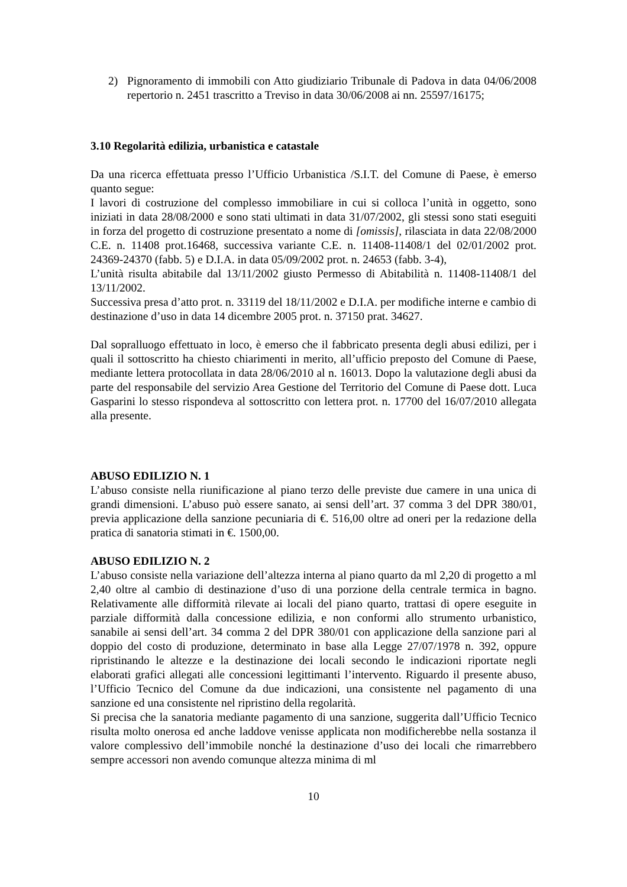2) Pignoramento di immobili con Atto giudiziario Tribunale di Padova in data 04/06/2008 repertorio n. 2451 trascritto a Treviso in data 30/06/2008 ai nn. 25597/16175;
3.10 Regolarità edilizia, urbanistica e catastale
Da una ricerca effettuata presso l’Ufficio Urbanistica /S.I.T. del Comune di Paese, è emerso quanto segue:
I lavori di costruzione del complesso immobiliare in cui si colloca l’unità in oggetto, sono iniziati in data 28/08/2000 e sono stati ultimati in data 31/07/2002, gli stessi sono stati eseguiti in forza del progetto di costruzione presentato a nome di [omissis], rilasciata in data 22/08/2000 C.E. n. 11408 prot.16468, successiva variante C.E. n. 11408-11408/1 del 02/01/2002 prot. 24369-24370 (fabb. 5) e D.I.A. in data 05/09/2002 prot. n. 24653 (fabb. 3-4),
L’unità risulta abitabile dal 13/11/2002 giusto Permesso di Abitabilità n. 11408-11408/1 del 13/11/2002.
Successiva presa d’atto prot. n. 33119 del 18/11/2002 e D.I.A. per modifiche interne e cambio di destinazione d’uso in data 14 dicembre 2005 prot. n. 37150 prat. 34627.
Dal sopralluogo effettuato in loco, è emerso che il fabbricato presenta degli abusi edilizi, per i quali il sottoscritto ha chiesto chiarimenti in merito, all’ufficio preposto del Comune di Paese, mediante lettera protocollata in data 28/06/2010 al n. 16013. Dopo la valutazione degli abusi da parte del responsabile del servizio Area Gestione del Territorio del Comune di Paese dott. Luca Gasparini lo stesso rispondeva al sottoscritto con lettera prot. n. 17700 del 16/07/2010 allegata alla presente.
ABUSO EDILIZIO N. 1
L’abuso consiste nella riunificazione al piano terzo delle previste due camere in una unica di grandi dimensioni. L’abuso può essere sanato, ai sensi dell’art. 37 comma 3 del DPR 380/01, previa applicazione della sanzione pecuniaria di €. 516,00 oltre ad oneri per la redazione della pratica di sanatoria stimati in €. 1500,00.
ABUSO EDILIZIO N. 2
L’abuso consiste nella variazione dell’altezza interna al piano quarto da ml 2,20 di progetto a ml 2,40 oltre al cambio di destinazione d’uso di una porzione della centrale termica in bagno. Relativamente alle difformità rilevate ai locali del piano quarto, trattasi di opere eseguite in parziale difformità dalla concessione edilizia, e non conformi allo strumento urbanistico, sanabile ai sensi dell’art. 34 comma 2 del DPR 380/01 con applicazione della sanzione pari al doppio del costo di produzione, determinato in base alla Legge 27/07/1978 n. 392, oppure ripristinando le altezze e la destinazione dei locali secondo le indicazioni riportate negli elaborati grafici allegati alle concessioni legittimanti l’intervento. Riguardo il presente abuso, l’Ufficio Tecnico del Comune da due indicazioni, una consistente nel pagamento di una sanzione ed una consistente nel ripristino della regolarità.
Si precisa che la sanatoria mediante pagamento di una sanzione, suggerita dall’Ufficio Tecnico risulta molto onerosa ed anche laddove venisse applicata non modificherebbe nella sostanza il valore complessivo dell’immobile nonché la destinazione d’uso dei locali che rimarrebbero sempre accessori non avendo comunque altezza minima di ml
10